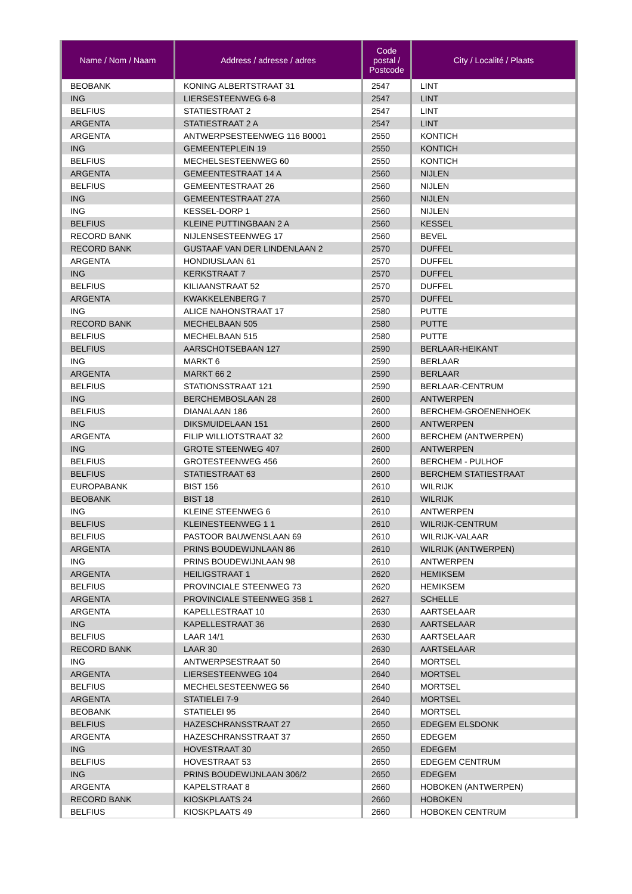| Name / Nom / Naam | Address / adresse / adres | Code postal / Postcode | City / Localité / Plaats |
| --- | --- | --- | --- |
| BEOBANK | KONING ALBERTSTRAAT 31 | 2547 | LINT |
| ING | LIERSESTEENWEG 6-8 | 2547 | LINT |
| BELFIUS | STATIESTRAAT 2 | 2547 | LINT |
| ARGENTA | STATIESTRAAT 2 A | 2547 | LINT |
| ARGENTA | ANTWERPSESTEENWEG 116 B0001 | 2550 | KONTICH |
| ING | GEMEENTEPLEIN 19 | 2550 | KONTICH |
| BELFIUS | MECHELSESTEENWEG 60 | 2550 | KONTICH |
| ARGENTA | GEMEENTESTRAAT 14 A | 2560 | NIJLEN |
| BELFIUS | GEMEENTESTRAAT 26 | 2560 | NIJLEN |
| ING | GEMEENTESTRAAT 27A | 2560 | NIJLEN |
| ING | KESSEL-DORP 1 | 2560 | NIJLEN |
| BELFIUS | KLEINE PUTTINGBAAN 2 A | 2560 | KESSEL |
| RECORD BANK | NIJLENSESTEENWEG 17 | 2560 | BEVEL |
| RECORD BANK | GUSTAAF VAN DER LINDENLAAN 2 | 2570 | DUFFEL |
| ARGENTA | HONDIUSLAAN 61 | 2570 | DUFFEL |
| ING | KERKSTRAAT 7 | 2570 | DUFFEL |
| BELFIUS | KILIAANSTRAAT 52 | 2570 | DUFFEL |
| ARGENTA | KWAKKELENBERG 7 | 2570 | DUFFEL |
| ING | ALICE NAHONSTRAAT 17 | 2580 | PUTTE |
| RECORD BANK | MECHELBAAN 505 | 2580 | PUTTE |
| BELFIUS | MECHELBAAN 515 | 2580 | PUTTE |
| BELFIUS | AARSCHOTSEBAAN 127 | 2590 | BERLAAR-HEIKANT |
| ING | MARKT 6 | 2590 | BERLAAR |
| ARGENTA | MARKT 66 2 | 2590 | BERLAAR |
| BELFIUS | STATIONSSTRAAT 121 | 2590 | BERLAAR-CENTRUM |
| ING | BERCHEMBOSLAAN 28 | 2600 | ANTWERPEN |
| BELFIUS | DIANALAAN 186 | 2600 | BERCHEM-GROENENHOEK |
| ING | DIKSMUIDELAAN 151 | 2600 | ANTWERPEN |
| ARGENTA | FILIP WILLIOTSTRAAT 32 | 2600 | BERCHEM (ANTWERPEN) |
| ING | GROTE STEENWEG 407 | 2600 | ANTWERPEN |
| BELFIUS | GROTESTEENWEG 456 | 2600 | BERCHEM - PULHOF |
| BELFIUS | STATIESTRAAT 63 | 2600 | BERCHEM STATIESTRAAT |
| EUROPABANK | BIST 156 | 2610 | WILRIJK |
| BEOBANK | BIST 18 | 2610 | WILRIJK |
| ING | KLEINE STEENWEG 6 | 2610 | ANTWERPEN |
| BELFIUS | KLEINESTEENWEG 1 1 | 2610 | WILRIJK-CENTRUM |
| BELFIUS | PASTOOR BAUWENSLAAN 69 | 2610 | WILRIJK-VALAAR |
| ARGENTA | PRINS BOUDEWIJNLAAN 86 | 2610 | WILRIJK (ANTWERPEN) |
| ING | PRINS BOUDEWIJNLAAN 98 | 2610 | ANTWERPEN |
| ARGENTA | HEILIGSTRAAT 1 | 2620 | HEMIKSEM |
| BELFIUS | PROVINCIALE STEENWEG 73 | 2620 | HEMIKSEM |
| ARGENTA | PROVINCIALE STEENWEG 358 1 | 2627 | SCHELLE |
| ARGENTA | KAPELLESTRAAT 10 | 2630 | AARTSELAAR |
| ING | KAPELLESTRAAT 36 | 2630 | AARTSELAAR |
| BELFIUS | LAAR 14/1 | 2630 | AARTSELAAR |
| RECORD BANK | LAAR 30 | 2630 | AARTSELAAR |
| ING | ANTWERPSESTRAAT 50 | 2640 | MORTSEL |
| ARGENTA | LIERSESTEENWEG 104 | 2640 | MORTSEL |
| BELFIUS | MECHELSESTEENWEG 56 | 2640 | MORTSEL |
| ARGENTA | STATIELEI 7-9 | 2640 | MORTSEL |
| BEOBANK | STATIELEI 95 | 2640 | MORTSEL |
| BELFIUS | HAZESCHRANSSTRAAT 27 | 2650 | EDEGEM ELSDONK |
| ARGENTA | HAZESCHRANSSTRAAT 37 | 2650 | EDEGEM |
| ING | HOVESTRAAT 30 | 2650 | EDEGEM |
| BELFIUS | HOVESTRAAT 53 | 2650 | EDEGEM CENTRUM |
| ING | PRINS BOUDEWIJNLAAN 306/2 | 2650 | EDEGEM |
| ARGENTA | KAPELSTRAAT 8 | 2660 | HOBOKEN (ANTWERPEN) |
| RECORD BANK | KIOSKPLAATS 24 | 2660 | HOBOKEN |
| BELFIUS | KIOSKPLAATS 49 | 2660 | HOBOKEN CENTRUM |